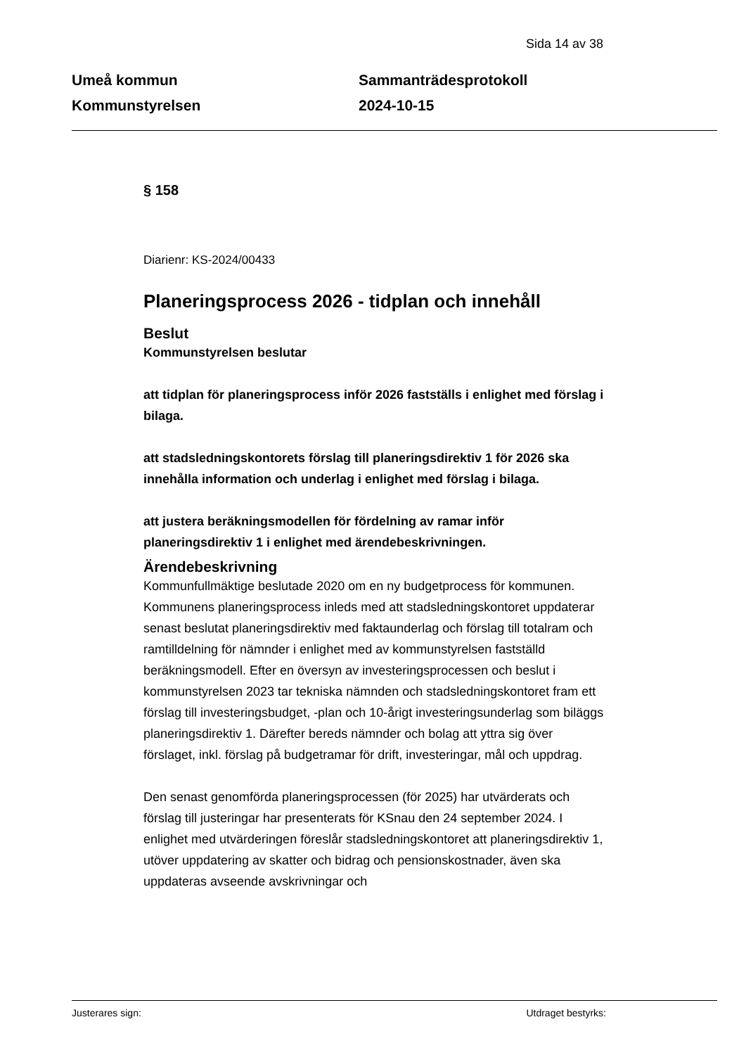Sida 14 av 38
Umeå kommun
Kommunstyrelsen
Sammanträdesprotokoll
2024-10-15
§ 158
Diarienr: KS-2024/00433
Planeringsprocess 2026 - tidplan och innehåll
Beslut
Kommunstyrelsen beslutar
att tidplan för planeringsprocess inför 2026 fastställs i enlighet med förslag i bilaga.
att stadsledningskontorets förslag till planeringsdirektiv 1 för 2026 ska innehålla information och underlag i enlighet med förslag i bilaga.
att justera beräkningsmodellen för fördelning av ramar inför planeringsdirektiv 1 i enlighet med ärendebeskrivningen.
Ärendebeskrivning
Kommunfullmäktige beslutade 2020 om en ny budgetprocess för kommunen. Kommunens planeringsprocess inleds med att stadsledningskontoret uppdaterar senast beslutat planeringsdirektiv med faktaunderlag och förslag till totalram och ramtilldelning för nämnder i enlighet med av kommunstyrelsen fastställd beräkningsmodell. Efter en översyn av investeringsprocessen och beslut i kommunstyrelsen 2023 tar tekniska nämnden och stadsledningskontoret fram ett förslag till investeringsbudget, -plan och 10-årigt investeringsunderlag som biläggs planeringsdirektiv 1. Därefter bereds nämnder och bolag att yttra sig över förslaget, inkl. förslag på budgetramar för drift, investeringar, mål och uppdrag.
Den senast genomförda planeringsprocessen (för 2025) har utvärderats och förslag till justeringar har presenterats för KSnau den 24 september 2024. I enlighet med utvärderingen föreslår stadsledningskontoret att planeringsdirektiv 1, utöver uppdatering av skatter och bidrag och pensionskostnader, även ska uppdateras avseende avskrivningar och
Justerares sign: Utdraget bestyrks: